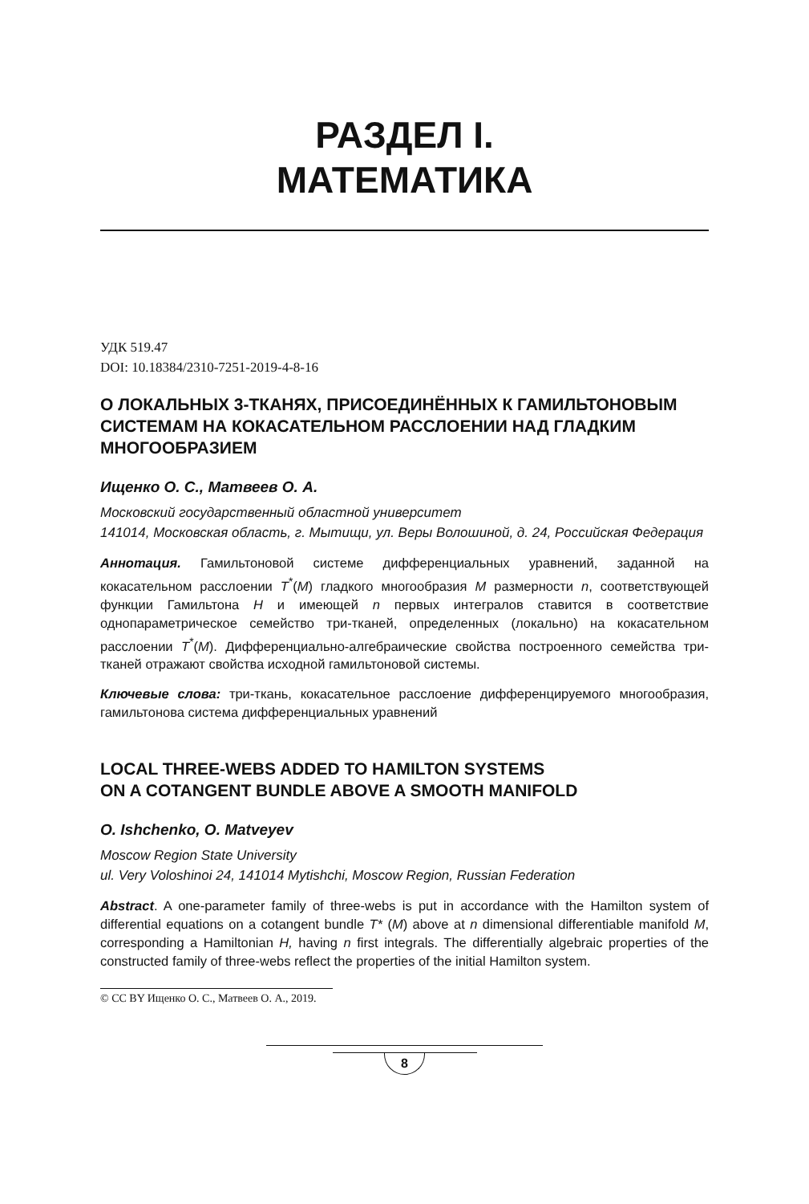РАЗДЕЛ I.
МАТЕМАТИКА
УДК 519.47
DOI: 10.18384/2310-7251-2019-4-8-16
О ЛОКАЛЬНЫХ 3-ТКАНЯХ, ПРИСОЕДИНЁННЫХ К ГАМИЛЬТОНОВЫМ СИСТЕМАМ НА КОКАСАТЕЛЬНОМ РАССЛОЕНИИ НАД ГЛАДКИМ МНОГООБРАЗИЕМ
Ищенко О. С., Матвеев О. А.
Московский государственный областной университет
141014, Московская область, г. Мытищи, ул. Веры Волошиной, д. 24, Российская Федерация
Аннотация. Гамильтоновой системе дифференциальных уравнений, заданной на кокасательном расслоении T<sup>*</sup>(M) гладкого многообразия M размерности n, соответствующей функции Гамильтона H и имеющей n первых интегралов ставится в соответствие однопараметрическое семейство три-тканей, определенных (локально) на кокасательном расслоении T<sup>*</sup>(M). Дифференциально-алгебраические свойства построенного семейства три-тканей отражают свойства исходной гамильтоновой системы.
Ключевые слова: три-ткань, кокасательное расслоение дифференцируемого многообразия, гамильтонова система дифференциальных уравнений
LOCAL THREE-WEBS ADDED TO HAMILTON SYSTEMS
ON A COTANGENT BUNDLE ABOVE A SMOOTH MANIFOLD
O. Ishchenko, O. Matveyev
Moscow Region State University
ul. Very Voloshinoi 24, 141014 Mytishchi, Moscow Region, Russian Federation
Abstract. A one-parameter family of three-webs is put in accordance with the Hamilton system of differential equations on a cotangent bundle T* (M) above at n dimensional differentiable manifold M, corresponding a Hamiltonian H, having n first integrals. The differentially algebraic properties of the constructed family of three-webs reflect the properties of the initial Hamilton system.
© CC BY Ищенко О. С., Матвеев О. А., 2019.
8